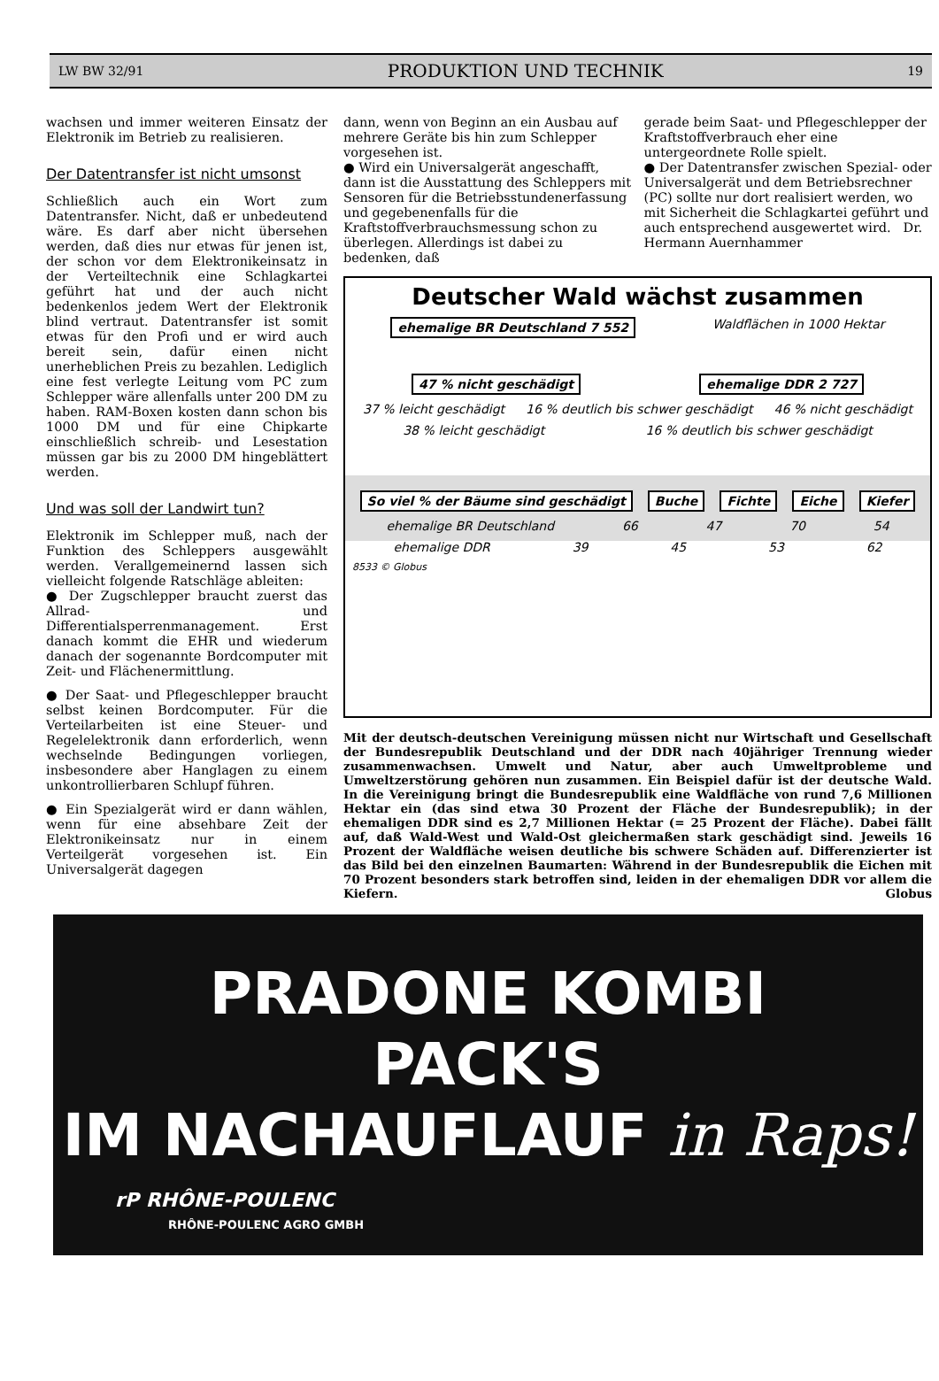LW BW 32/91 PRODUKTION UND TECHNIK 19
wachsen und immer weiteren Einsatz der Elektronik im Betrieb zu realisieren.
Der Datentransfer ist nicht umsonst
Schließlich auch ein Wort zum Datentransfer. Nicht, daß er unbedeutend wäre. Es darf aber nicht übersehen werden, daß dies nur etwas für jenen ist, der schon vor dem Elektronikeinsatz in der Verteiltechnik eine Schlagkartei geführt hat und der auch nicht bedenkenlos jedem Wert der Elektronik blind vertraut. Datentransfer ist somit etwas für den Profi und er wird auch bereit sein, dafür einen nicht unerheblichen Preis zu bezahlen. Lediglich eine fest verlegte Leitung vom PC zum Schlepper wäre allenfalls unter 200 DM zu haben. RAM-Boxen kosten dann schon bis 1000 DM und für eine Chipkarte einschließlich schreib- und Lesestation müssen gar bis zu 2000 DM hingeblättert werden.
Und was soll der Landwirt tun?
Elektronik im Schlepper muß, nach der Funktion des Schleppers ausgewählt werden. Verallgemeinernd lassen sich vielleicht folgende Ratschläge ableiten:
● Der Zugschlepper braucht zuerst das Allrad- und Differentialsperrenmanagement. Erst danach kommt die EHR und wiederum danach der sogenannte Bordcomputer mit Zeit- und Flächenermittlung.
● Der Saat- und Pflegeschlepper braucht selbst keinen Bordcomputer. Für die Verteilarbeiten ist eine Steuer- und Regelelektronik dann erforderlich, wenn wechselnde Bedingungen vorliegen, insbesondere aber Hanglagen zu einem unkontrollierbaren Schlupf führen.
● Ein Spezialgerät wird er dann wählen, wenn für eine absehbare Zeit der Elektronikeinsatz nur in einem Verteilgerät vorgesehen ist. Ein Universalgerät dagegen
dann, wenn von Beginn an ein Ausbau auf mehrere Geräte bis hin zum Schlepper vorgesehen ist.
● Wird ein Universalgerät angeschafft, dann ist die Ausstattung des Schleppers mit Sensoren für die Betriebsstundenerfassung und gegebenenfalls für die Kraftstoffverbrauchsmessung schon zu überlegen. Allerdings ist dabei zu bedenken, daß
gerade beim Saat- und Pflegeschlepper der Kraftstoffverbrauch eher eine untergeordnete Rolle spielt.
● Der Datentransfer zwischen Spezial- oder Universalgerät und dem Betriebsrechner (PC) sollte nur dort realisiert werden, wo mit Sicherheit die Schlagkartei geführt und auch entsprechend ausgewertet wird. Dr. Hermann Auernhammer
Deutscher Wald wächst zusammen
ehemalige BR Deutschland 7 552 Waldflächen in 1000 Hektar
47 % nicht geschädigt ehemalige DDR 2 727
37 % leicht geschädigt 16 % deutlich bis schwer geschädigt 46 % nicht geschädigt
38 % leicht geschädigt 16 % deutlich bis schwer geschädigt
So viel % der Bäume sind geschädigt Buche Fichte Eiche Kiefer
ehemalige BR Deutschland 66 47 70 54
ehemalige DDR 39 45 53 62
8533 © Globus
Mit der deutsch-deutschen Vereinigung müssen nicht nur Wirtschaft und Gesellschaft der Bundesrepublik Deutschland und der DDR nach 40jähriger Trennung wieder zusammenwachsen. Umwelt und Natur, aber auch Umweltprobleme und Umweltzerstörung gehören nun zusammen. Ein Beispiel dafür ist der deutsche Wald. In die Vereinigung bringt die Bundesrepublik eine Waldfläche von rund 7,6 Millionen Hektar ein (das sind etwa 30 Prozent der Fläche der Bundesrepublik); in der ehemaligen DDR sind es 2,7 Millionen Hektar (= 25 Prozent der Fläche). Dabei fällt auf, daß Wald-West und Wald-Ost gleichermaßen stark geschädigt sind. Jeweils 16 Prozent der Waldfläche weisen deutliche bis schwere Schäden auf. Differenzierter ist das Bild bei den einzelnen Baumarten: Während in der Bundesrepublik die Eichen mit 70 Prozent besonders stark betroffen sind, leiden in der ehemaligen DDR vor allem die Kiefern. Globus
PRADONE KOMBI
PACK'S
IM NACHAUFLAUF in Raps!
rP RHÔNE-POULENC
RHÔNE-POULENC AGRO GMBH